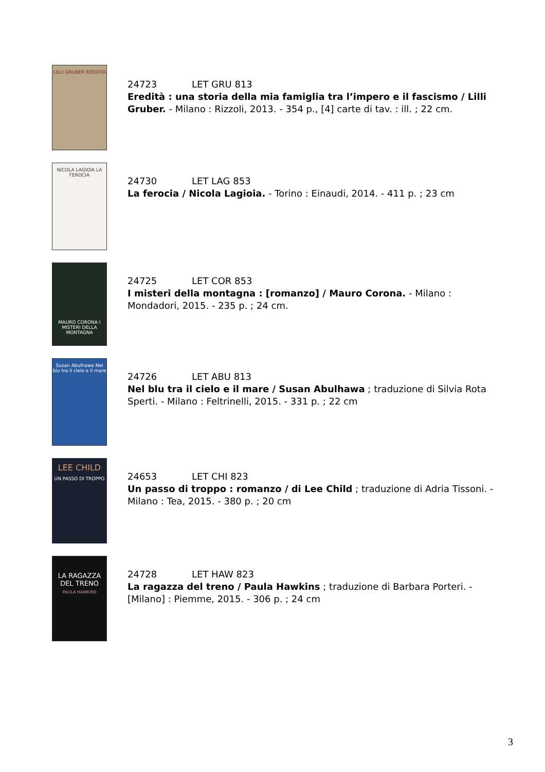LILLI GRUBER EREDITÀ
24723 LET GRU 813
Eredità : una storia della mia famiglia tra l’impero e il fascismo / Lilli Gruber. - Milano : Rizzoli, 2013. - 354 p., [4] carte di tav. : ill. ; 22 cm.
NICOLA LAGIOIA LA FEROCIA
24730 LET LAG 853
La ferocia / Nicola Lagioia. - Torino : Einaudi, 2014. - 411 p. ; 23 cm
MAURO CORONA I MISTERI DELLA MONTAGNA
24725 LET COR 853
I misteri della montagna : [romanzo] / Mauro Corona. - Milano : Mondadori, 2015. - 235 p. ; 24 cm.
Susan Abulhawa Nel blu tra il cielo e il mare
24726 LET ABU 813
Nel blu tra il cielo e il mare / Susan Abulhawa ; traduzione di Silvia Rota Sperti. - Milano : Feltrinelli, 2015. - 331 p. ; 22 cm
LEE CHILD
UN PASSO DI TROPPO
24653 LET CHI 823
Un passo di troppo : romanzo / di Lee Child ; traduzione di Adria Tissoni. - Milano : Tea, 2015. - 380 p. ; 20 cm
LA RAGAZZA DEL TRENO
PAULA HAWKINS
24728 LET HAW 823
La ragazza del treno / Paula Hawkins ; traduzione di Barbara Porteri. - [Milano] : Piemme, 2015. - 306 p. ; 24 cm
3